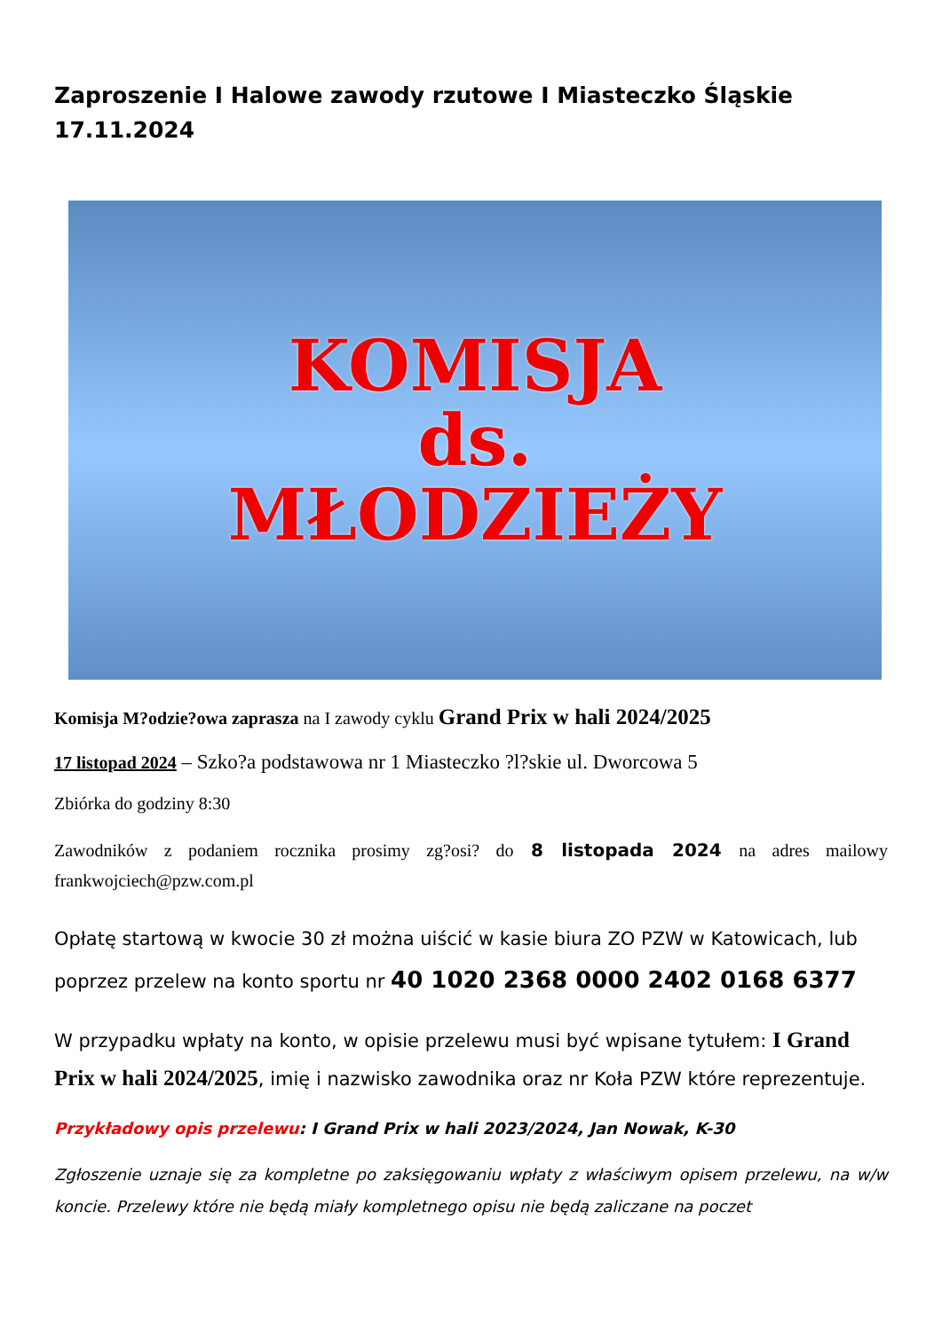Zaproszenie I Halowe zawody rzutowe I Miasteczko Śląskie 17.11.2024
KOMISJA
ds.
MŁODZIEŻY
Komisja M?odzie?owa zaprasza na I zawody cyklu Grand Prix w hali 2024/2025
17 listopad 2024 – Szko?a podstawowa nr 1 Miasteczko ?l?skie ul. Dworcowa 5
Zbiórka do godziny 8:30
Zawodników z podaniem rocznika prosimy zg?osi? do 8 listopada 2024 na adres mailowy frankwojciech@pzw.com.pl
Opłatę startową w kwocie 30 zł można uiścić w kasie biura ZO PZW w Katowicach, lub poprzez przelew na konto sportu nr 40 1020 2368 0000 2402 0168 6377
W przypadku wpłaty na konto, w opisie przelewu musi być wpisane tytułem: I Grand Prix w hali 2024/2025, imię i nazwisko zawodnika oraz nr Koła PZW które reprezentuje.
Przykładowy opis przelewu: I Grand Prix w hali 2023/2024, Jan Nowak, K-30
Zgłoszenie uznaje się za kompletne po zaksięgowaniu wpłaty z właściwym opisem przelewu, na w/w koncie. Przelewy które nie będą miały kompletnego opisu nie będą zaliczane na poczet